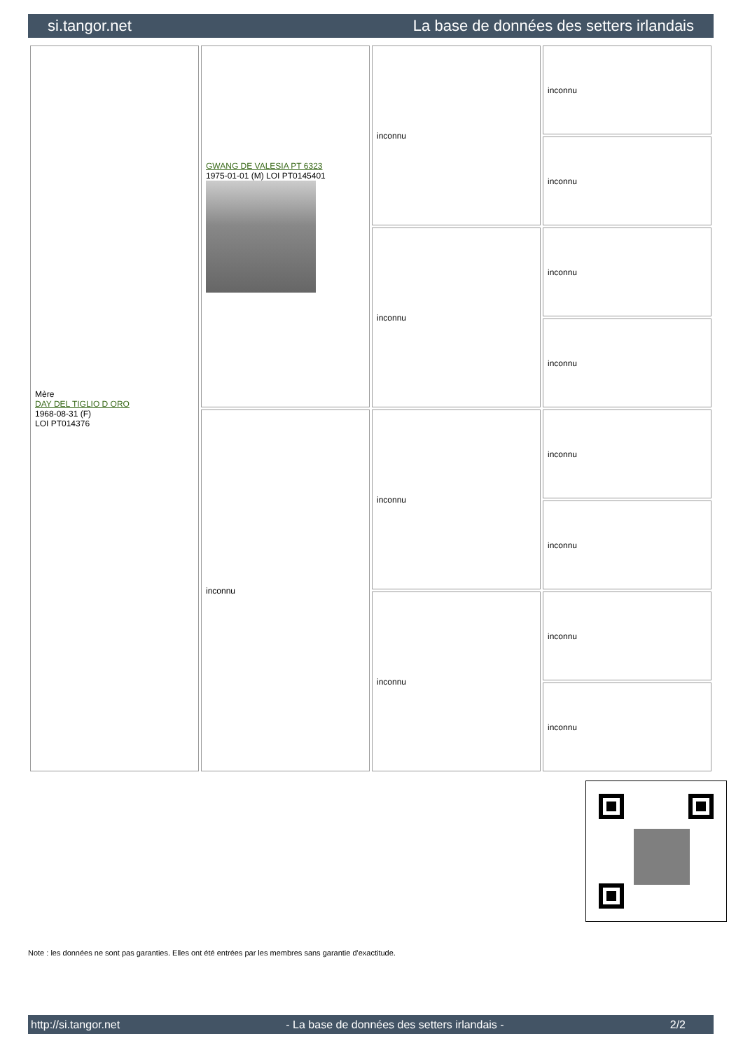si.tangor.net La base de données des setters irlandais
| Mère DAY DEL TIGLIO D ORO 1968-08-31 (F) LOI PT014376 | GWANG DE VALESIA PT 6323 1975-01-01 (M) LOI PT0145401 | inconnu | inconnu |
| | | | inconnu |
| | | inconnu | inconnu |
| | | | inconnu |
| | inconnu | inconnu | inconnu |
| | | | inconnu |
| | | inconnu | inconnu |
| | | | inconnu |
Note : les données ne sont pas garanties. Elles ont été entrées par les membres sans garantie d'exactitude.
http://si.tangor.net - La base de données des setters irlandais - 2/2